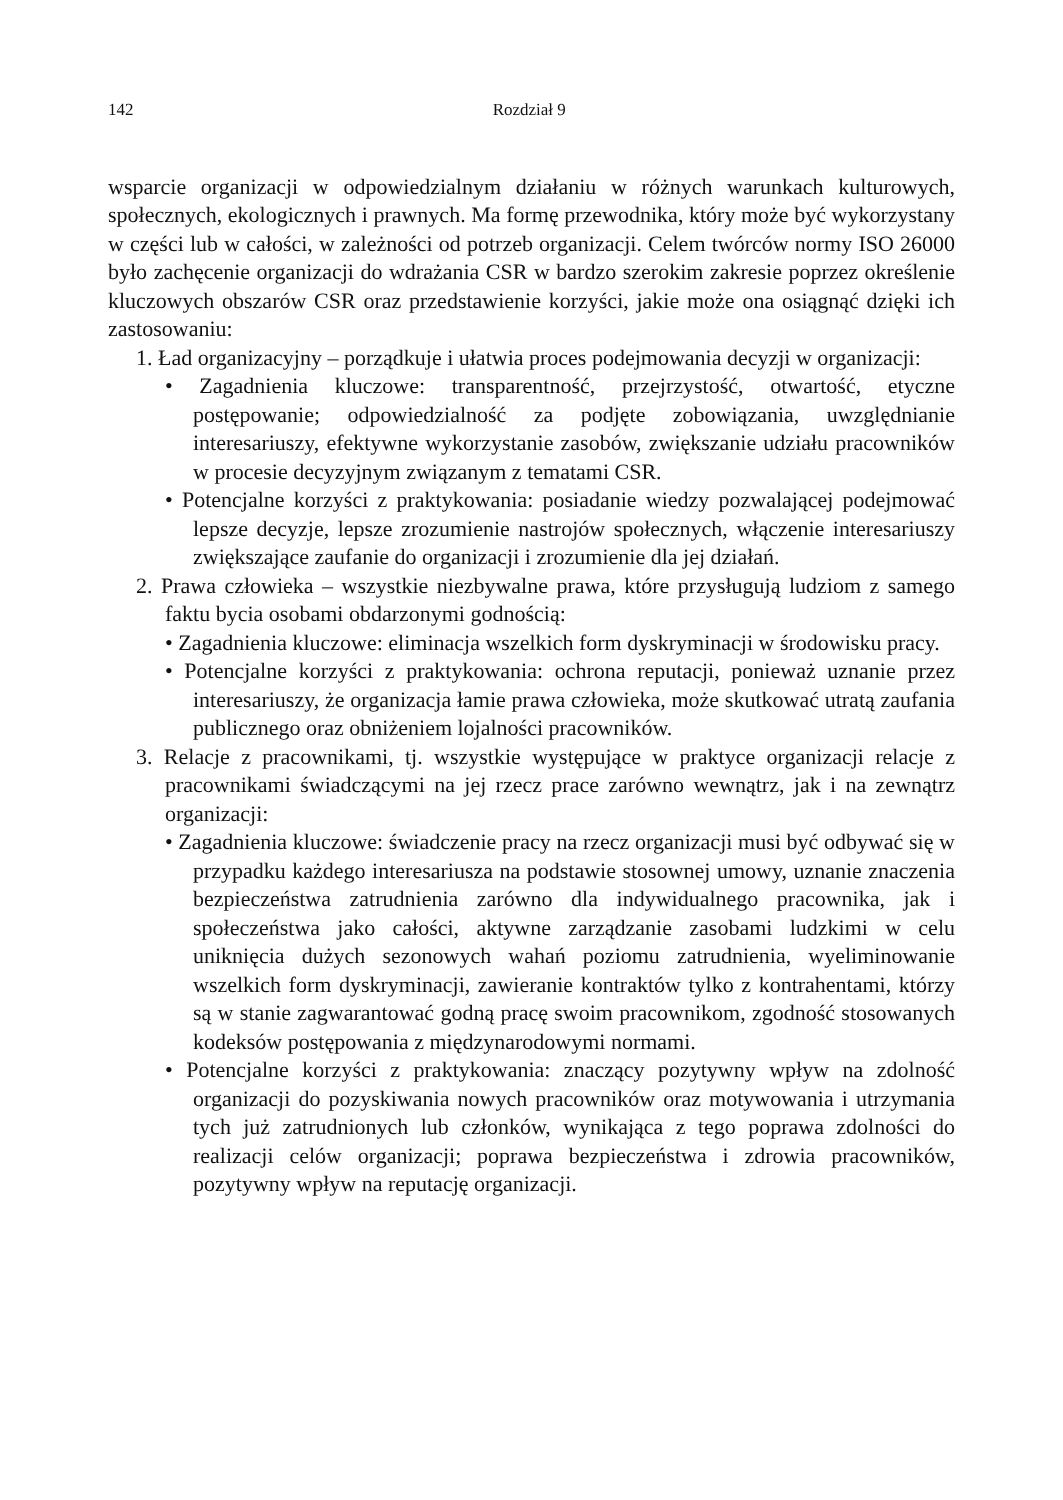142 Rozdział 9
wsparcie organizacji w odpowiedzialnym działaniu w różnych warunkach kulturowych, społecznych, ekologicznych i prawnych. Ma formę przewodnika, który może być wykorzystany w części lub w całości, w zależności od potrzeb organizacji. Celem twórców normy ISO 26000 było zachęcenie organizacji do wdrażania CSR w bardzo szerokim zakresie poprzez określenie kluczowych obszarów CSR oraz przedstawienie korzyści, jakie może ona osiągnąć dzięki ich zastosowaniu:
1. Ład organizacyjny – porządkuje i ułatwia proces podejmowania decyzji w organizacji:
• Zagadnienia kluczowe: transparentność, przejrzystość, otwartość, etyczne postępowanie; odpowiedzialność za podjęte zobowiązania, uwzględnianie interesariuszy, efektywne wykorzystanie zasobów, zwiększanie udziału pracowników w procesie decyzyjnym związanym z tematami CSR.
• Potencjalne korzyści z praktykowania: posiadanie wiedzy pozwalającej podejmować lepsze decyzje, lepsze zrozumienie nastrojów społecznych, włączenie interesariuszy zwiększające zaufanie do organizacji i zrozumienie dla jej działań.
2. Prawa człowieka – wszystkie niezbywalne prawa, które przysługują ludziom z samego faktu bycia osobami obdarzonymi godnością:
• Zagadnienia kluczowe: eliminacja wszelkich form dyskryminacji w środowisku pracy.
• Potencjalne korzyści z praktykowania: ochrona reputacji, ponieważ uznanie przez interesariuszy, że organizacja łamie prawa człowieka, może skutkować utratą zaufania publicznego oraz obniżeniem lojalności pracowników.
3. Relacje z pracownikami, tj. wszystkie występujące w praktyce organizacji relacje z pracownikami świadczącymi na jej rzecz prace zarówno wewnątrz, jak i na zewnątrz organizacji:
• Zagadnienia kluczowe: świadczenie pracy na rzecz organizacji musi być odbywać się w przypadku każdego interesariusza na podstawie stosownej umowy, uznanie znaczenia bezpieczeństwa zatrudnienia zarówno dla indywidualnego pracownika, jak i społeczeństwa jako całości, aktywne zarządzanie zasobami ludzkimi w celu uniknięcia dużych sezonowych wahań poziomu zatrudnienia, wyeliminowanie wszelkich form dyskryminacji, zawieranie kontraktów tylko z kontrahentami, którzy są w stanie zagwarantować godną pracę swoim pracownikom, zgodność stosowanych kodeksów postępowania z międzynarodowymi normami.
• Potencjalne korzyści z praktykowania: znaczący pozytywny wpływ na zdolność organizacji do pozyskiwania nowych pracowników oraz motywowania i utrzymania tych już zatrudnionych lub członków, wynikająca z tego poprawa zdolności do realizacji celów organizacji; poprawa bezpieczeństwa i zdrowia pracowników, pozytywny wpływ na reputację organizacji.